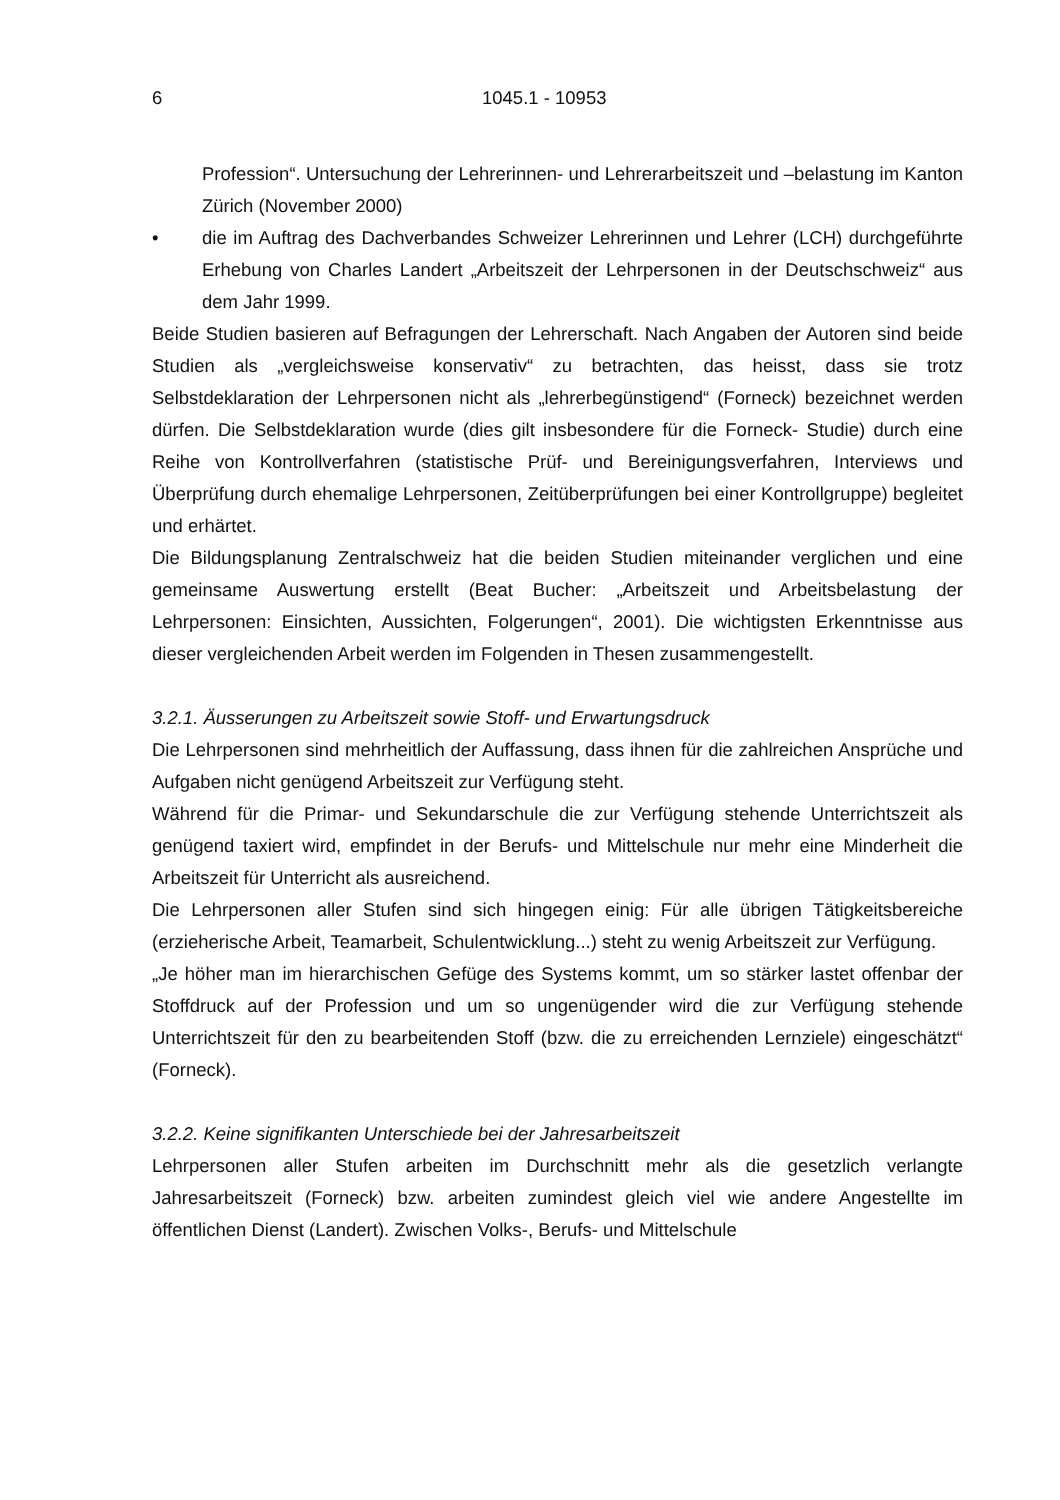6 1045.1 - 10953
Profession“. Untersuchung der Lehrerinnen- und Lehrerarbeitszeit und –belastung im Kanton Zürich (November 2000)
• die im Auftrag des Dachverbandes Schweizer Lehrerinnen und Lehrer (LCH) durchgeführte Erhebung von Charles Landert „Arbeitszeit der Lehrpersonen in der Deutschschweiz“ aus dem Jahr 1999.
Beide Studien basieren auf Befragungen der Lehrerschaft. Nach Angaben der Autoren sind beide Studien als „vergleichsweise konservativ“ zu betrachten, das heisst, dass sie trotz Selbstdeklaration der Lehrpersonen nicht als „lehrerbegünstigend“ (Forneck) bezeichnet werden dürfen. Die Selbstdeklaration wurde (dies gilt insbesondere für die Forneck- Studie) durch eine Reihe von Kontrollverfahren (statistische Prüf- und Bereinigungsverfahren, Interviews und Überprüfung durch ehemalige Lehrpersonen, Zeitüberprüfungen bei einer Kontrollgruppe) begleitet und erhärtet.
Die Bildungsplanung Zentralschweiz hat die beiden Studien miteinander verglichen und eine gemeinsame Auswertung erstellt (Beat Bucher: „Arbeitszeit und Arbeitsbelastung der Lehrpersonen: Einsichten, Aussichten, Folgerungen“, 2001). Die wichtigsten Erkenntnisse aus dieser vergleichenden Arbeit werden im Folgenden in Thesen zusammengestellt.
3.2.1. Äusserungen zu Arbeitszeit sowie Stoff- und Erwartungsdruck
Die Lehrpersonen sind mehrheitlich der Auffassung, dass ihnen für die zahlreichen Ansprüche und Aufgaben nicht genügend Arbeitszeit zur Verfügung steht.
Während für die Primar- und Sekundarschule die zur Verfügung stehende Unterrichtszeit als genügend taxiert wird, empfindet in der Berufs- und Mittelschule nur mehr eine Minderheit die Arbeitszeit für Unterricht als ausreichend.
Die Lehrpersonen aller Stufen sind sich hingegen einig: Für alle übrigen Tätigkeitsbereiche (erzieherische Arbeit, Teamarbeit, Schulentwicklung...) steht zu wenig Arbeitszeit zur Verfügung.
„Je höher man im hierarchischen Gefüge des Systems kommt, um so stärker lastet offenbar der Stoffdruck auf der Profession und um so ungenügender wird die zur Verfügung stehende Unterrichtszeit für den zu bearbeitenden Stoff (bzw. die zu erreichenden Lernziele) eingeschätzt“ (Forneck).
3.2.2. Keine signifikanten Unterschiede bei der Jahresarbeitszeit
Lehrpersonen aller Stufen arbeiten im Durchschnitt mehr als die gesetzlich verlangte Jahresarbeitszeit (Forneck) bzw. arbeiten zumindest gleich viel wie andere Angestellte im öffentlichen Dienst (Landert). Zwischen Volks-, Berufs- und Mittelschule